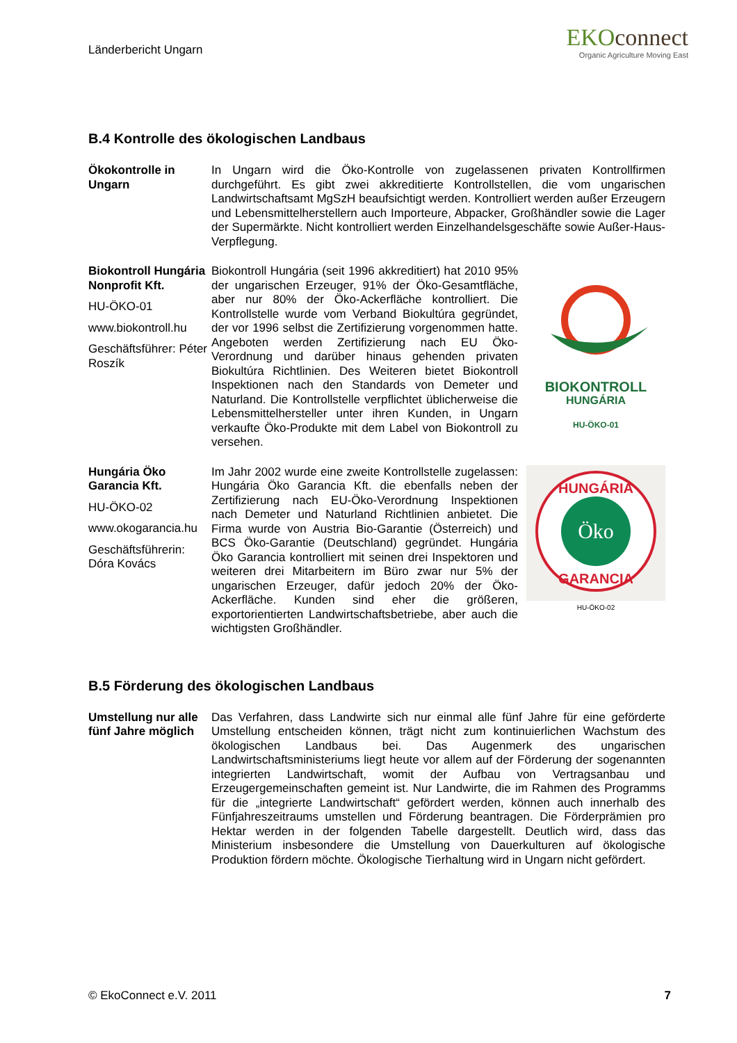Länderbericht Ungarn
EKOconnect
Organic Agriculture Moving East
B.4 Kontrolle des ökologischen Landbaus
Ökokontrolle in Ungarn
In Ungarn wird die Öko-Kontrolle von zugelassenen privaten Kontrollfirmen durchgeführt. Es gibt zwei akkreditierte Kontrollstellen, die vom ungarischen Landwirtschaftsamt MgSzH beaufsichtigt werden. Kontrolliert werden außer Erzeugern und Lebensmittelherstellern auch Importeure, Abpacker, Großhändler sowie die Lager der Supermärkte. Nicht kontrolliert werden Einzelhandelsgeschäfte sowie Außer-Haus-Verpflegung.
Biokontroll Hungária Nonprofit Kft.
HU-ÖKO-01
www.biokontroll.hu
Geschäftsführer: Péter Roszík
Biokontroll Hungária (seit 1996 akkreditiert) hat 2010 95% der ungarischen Erzeuger, 91% der Öko-Gesamtfläche, aber nur 80% der Öko-Ackerfläche kontrolliert. Die Kontrollstelle wurde vom Verband Biokultúra gegründet, der vor 1996 selbst die Zertifizierung vorgenommen hatte. Angeboten werden Zertifizierung nach EU Öko-Verordnung und darüber hinaus gehenden privaten Biokultúra Richtlinien. Des Weiteren bietet Biokontroll Inspektionen nach den Standards von Demeter und Naturland. Die Kontrollstelle verpflichtet üblicherweise die Lebensmittelhersteller unter ihren Kunden, in Ungarn verkaufte Öko-Produkte mit dem Label von Biokontroll zu versehen.
BIOKONTROLL
HUNGÁRIA
HU-ÖKO-01
Hungária Öko Garancia Kft.
HU-ÖKO-02
www.okogarancia.hu
Geschäftsführerin: Dóra Kovács
Im Jahr 2002 wurde eine zweite Kontrollstelle zugelassen: Hungária Öko Garancia Kft. die ebenfalls neben der Zertifizierung nach EU-Öko-Verordnung Inspektionen nach Demeter und Naturland Richtlinien anbietet. Die Firma wurde von Austria Bio-Garantie (Österreich) und BCS Öko-Garantie (Deutschland) gegründet. Hungária Öko Garancia kontrolliert mit seinen drei Inspektoren und weiteren drei Mitarbeitern im Büro zwar nur 5% der ungarischen Erzeuger, dafür jedoch 20% der Öko-Ackerfläche. Kunden sind eher die größeren, exportorientierten Landwirtschaftsbetriebe, aber auch die wichtigsten Großhändler.
Öko
HUNGÁRIA
GARANCIA
HU-ÖKO-02
B.5 Förderung des ökologischen Landbaus
Umstellung nur alle fünf Jahre möglich
Das Verfahren, dass Landwirte sich nur einmal alle fünf Jahre für eine geförderte Umstellung entscheiden können, trägt nicht zum kontinuierlichen Wachstum des ökologischen Landbaus bei. Das Augenmerk des ungarischen Landwirtschaftsministeriums liegt heute vor allem auf der Förderung der sogenannten integrierten Landwirtschaft, womit der Aufbau von Vertragsanbau und Erzeugergemeinschaften gemeint ist. Nur Landwirte, die im Rahmen des Programms für die „integrierte Landwirtschaft“ gefördert werden, können auch innerhalb des Fünfjahreszeitraums umstellen und Förderung beantragen. Die Förderprämien pro Hektar werden in der folgenden Tabelle dargestellt. Deutlich wird, dass das Ministerium insbesondere die Umstellung von Dauerkulturen auf ökologische Produktion fördern möchte. Ökologische Tierhaltung wird in Ungarn nicht gefördert.
© EkoConnect e.V. 2011 7